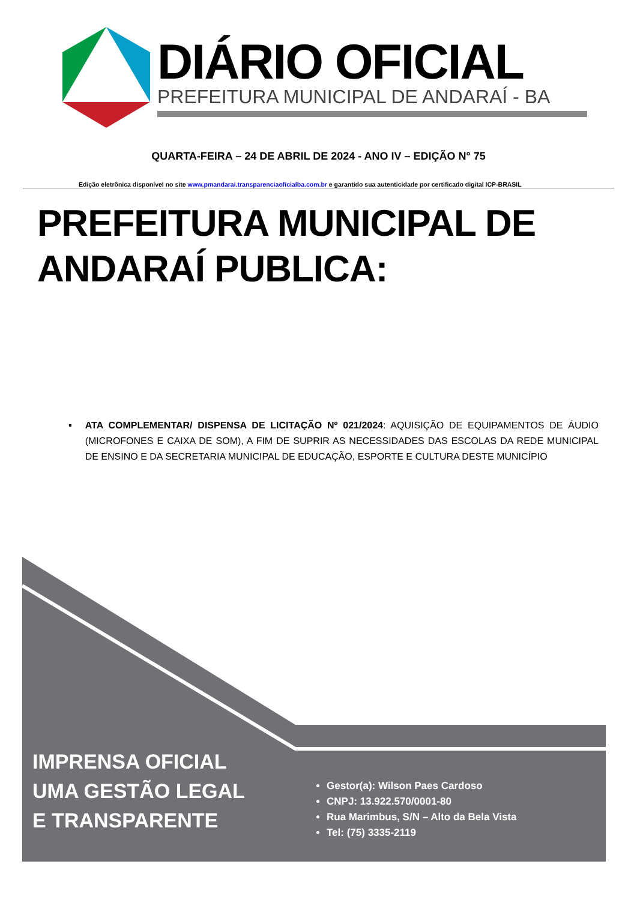DIÁRIO OFICIAL
PREFEITURA MUNICIPAL DE ANDARAÍ - BA
QUARTA-FEIRA – 24 DE ABRIL DE 2024 - ANO IV – EDIÇÃO N° 75
Edição eletrônica disponível no site www.pmandarai.transparenciaoficialba.com.br e garantido sua autenticidade por certificado digital ICP-BRASIL
PREFEITURA MUNICIPAL DE ANDARAÍ PUBLICA:
▪ ATA COMPLEMENTAR/ DISPENSA DE LICITAÇÃO Nº 021/2024: AQUISIÇÃO DE EQUIPAMENTOS DE ÁUDIO (MICROFONES E CAIXA DE SOM), A FIM DE SUPRIR AS NECESSIDADES DAS ESCOLAS DA REDE MUNICIPAL DE ENSINO E DA SECRETARIA MUNICIPAL DE EDUCAÇÃO, ESPORTE E CULTURA DESTE MUNICÍPIO
IMPRENSA OFICIAL
UMA GESTÃO LEGAL
E TRANSPARENTE
Gestor(a): Wilson Paes Cardoso
CNPJ: 13.922.570/0001-80
Rua Marimbus, S/N – Alto da Bela Vista
Tel: (75) 3335-2119